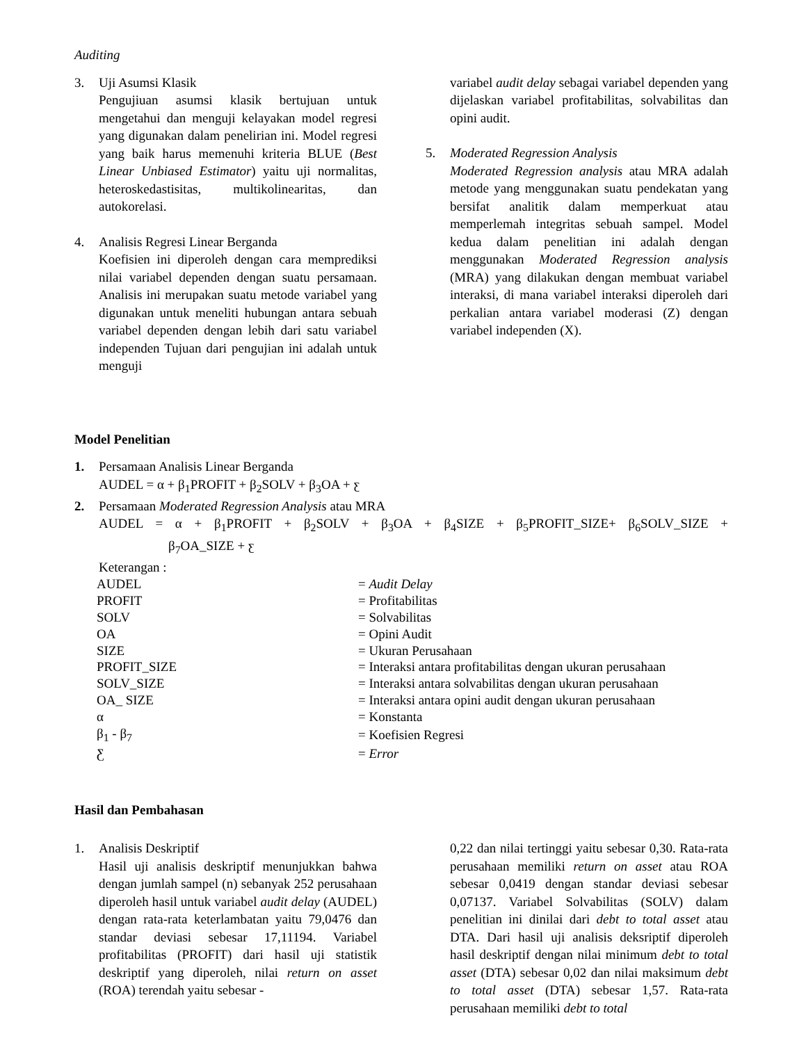Auditing
3. Uji Asumsi Klasik
Pengujiuan asumsi klasik bertujuan untuk mengetahui dan menguji kelayakan model regresi yang digunakan dalam penelirian ini. Model regresi yang baik harus memenuhi kriteria BLUE (Best Linear Unbiased Estimator) yaitu uji normalitas, heteroskedastisitas, multikolinearitas, dan autokorelasi.
4. Analisis Regresi Linear Berganda
Koefisien ini diperoleh dengan cara memprediksi nilai variabel dependen dengan suatu persamaan. Analisis ini merupakan suatu metode variabel yang digunakan untuk meneliti hubungan antara sebuah variabel dependen dengan lebih dari satu variabel independen Tujuan dari pengujian ini adalah untuk menguji
variabel audit delay sebagai variabel dependen yang dijelaskan variabel profitabilitas, solvabilitas dan opini audit.
5. Moderated Regression Analysis
Moderated Regression analysis atau MRA adalah metode yang menggunakan suatu pendekatan yang bersifat analitik dalam memperkuat atau memperlemah integritas sebuah sampel. Model kedua dalam penelitian ini adalah dengan menggunakan Moderated Regression analysis (MRA) yang dilakukan dengan membuat variabel interaksi, di mana variabel interaksi diperoleh dari perkalian antara variabel moderasi (Z) dengan variabel independen (X).
Model Penelitian
1. Persamaan Analisis Linear Berganda
AUDEL = α + β<sub>1</sub>PROFIT + β<sub>2</sub>SOLV + β<sub>3</sub>OA + ƹ
2. Persamaan Moderated Regression Analysis atau MRA
AUDEL = α + β<sub>1</sub>PROFIT + β<sub>2</sub>SOLV + β<sub>3</sub>OA + β<sub>4</sub>SIZE + β<sub>5</sub>PROFIT_SIZE+ β<sub>6</sub>SOLV_SIZE +
β<sub>7</sub>OA_SIZE + ƹ
Keterangan :
| AUDEL | = Audit Delay |
| PROFIT | = Profitabilitas |
| SOLV | = Solvabilitas |
| OA | = Opini Audit |
| SIZE | = Ukuran Perusahaan |
| PROFIT_SIZE | = Interaksi antara profitabilitas dengan ukuran perusahaan |
| SOLV_SIZE | = Interaksi antara solvabilitas dengan ukuran perusahaan |
| OA_ SIZE | = Interaksi antara opini audit dengan ukuran perusahaan |
| α | = Konstanta |
| β<sub>1</sub> - β<sub>7</sub> | = Koefisien Regresi |
| Ƹ | = Error |
Hasil dan Pembahasan
1. Analisis Deskriptif
Hasil uji analisis deskriptif menunjukkan bahwa dengan jumlah sampel (n) sebanyak 252 perusahaan diperoleh hasil untuk variabel audit delay (AUDEL) dengan rata-rata keterlambatan yaitu 79,0476 dan standar deviasi sebesar 17,11194. Variabel profitabilitas (PROFIT) dari hasil uji statistik deskriptif yang diperoleh, nilai return on asset (ROA) terendah yaitu sebesar -
0,22 dan nilai tertinggi yaitu sebesar 0,30. Rata-rata perusahaan memiliki return on asset atau ROA sebesar 0,0419 dengan standar deviasi sebesar 0,07137. Variabel Solvabilitas (SOLV) dalam penelitian ini dinilai dari debt to total asset atau DTA. Dari hasil uji analisis deksriptif diperoleh hasil deskriptif dengan nilai minimum debt to total asset (DTA) sebesar 0,02 dan nilai maksimum debt to total asset (DTA) sebesar 1,57. Rata-rata perusahaan memiliki debt to total